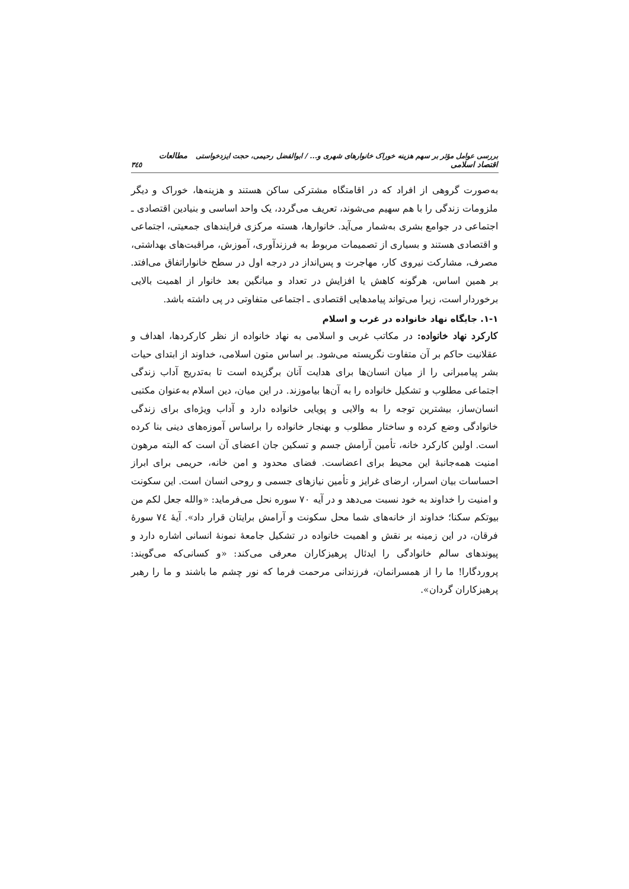بررسی عوامل مؤثر بر سهم هزینه خوراک خانوارهای شهری و... / ابوالفضل رحیمی، حجت ایزدخواستی مطالعات اقتصاد اسلامی ٣٤٥
به‌صورت گروهی از افراد که در اقامتگاه مشترکی ساکن هستند و هزینه‌ها، خوراک و دیگر ملزومات زندگی را با هم سهیم می‌شوند، تعریف می‌گردد، یک واحد اساسی و بنیادین اقتصادی ـ اجتماعی در جوامع بشری به‌شمار می‌آید. خانوارها، هسته مرکزی فرایندهای جمعیتی، اجتماعی و اقتصادی هستند و بسیاری از تصمیمات مربوط به فرزندآوری، آموزش، مراقبت‌های بهداشتی، مصرف، مشارکت نیروی کار، مهاجرت و پس‌انداز در درجه اول در سطح خانواراتفاق می‌افتد. بر همین اساس، هرگونه کاهش یا افزایش در تعداد و میانگین بعد خانوار از اهمیت بالایی برخوردار است، زیرا می‌تواند پیامدهایی اقتصادی ـ اجتماعی متفاوتی در پی داشته باشد.
١-١. جایگاه نهاد خانواده در غرب و اسلام
کارکرد نهاد خانواده: در مکاتب غربی و اسلامی به نهاد خانواده از نظر کارکردها، اهداف و عقلانیت حاکم بر آن متفاوت نگریسته می‌شود. بر اساس متون اسلامی، خداوند از ابتدای حیات بشر پیامبرانی را از میان انسان‌ها برای هدایت آنان برگزیده است تا به‌تدریج آداب زندگی اجتماعی مطلوب و تشکیل خانواده را به آن‌ها بیاموزند. در این میان، دین اسلام به‌عنوان مکتبی انسان‌ساز، بیشترین توجه را به والایی و پویایی خانواده دارد و آداب ویژه‌ای برای زندگی خانوادگی وضع کرده و ساختار مطلوب و بهنجار خانواده را براساس آموزه‌های دینی بنا کرده است. اولین کارکرد خانه، تأمین آرامش جسم و تسکین جان اعضای آن است که البته مرهون امنیت همه‌جانبهٔ این محیط برای اعضاست. فضای محدود و امن خانه، حریمی برای ابراز احساسات بیان اسرار، ارضای غرایز و تأمین نیازهای جسمی و روحی انسان است. این سکونت و امنیت را خداوند به خود نسبت می‌دهد و در آیه ٧٠ سوره نحل می‌فرماید: «والله جعل لکم من بیوتکم سکنا؛ خداوند از خانه‌های شما محل سکونت و آرامش برایتان قرار داد». آیهٔ ٧٤ سورهٔ فرقان، در این زمینه بر نقش و اهمیت خانواده در تشکیل جامعهٔ نمونهٔ انسانی اشاره دارد و پیوندهای سالم خانوادگی را ایدئال پرهیزکاران معرفی می‌کند: «و کسانی‌که می‌گویند: پروردگارا! ما را از همسرانمان، فرزندانی مرحمت فرما که نور چشم ما باشند و ما را رهبر پرهیزکاران گردان».